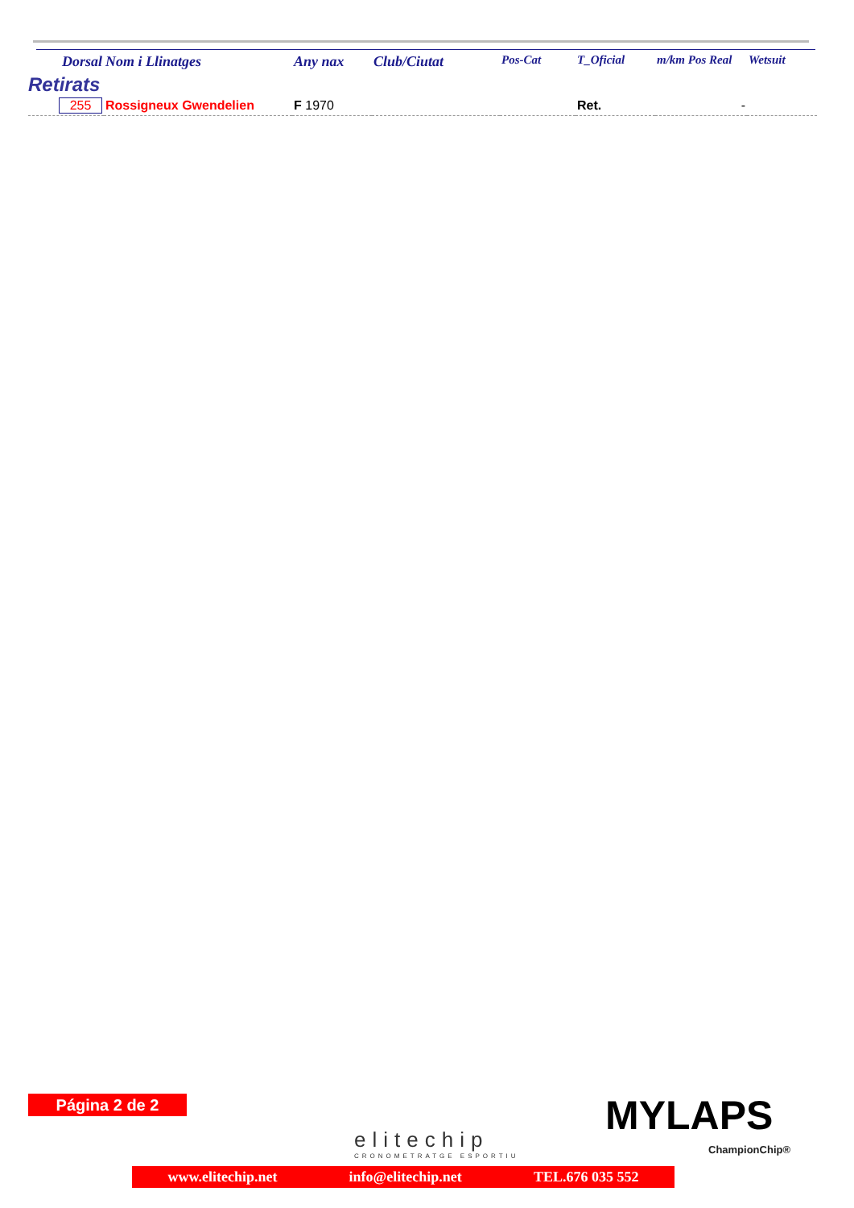| Dorsal | Nom i Llinatges | Any nax | Club/Ciutat | Pos-Cat | T_Oficial | m/km Pos Real | Wetsuit |
| --- | --- | --- | --- | --- | --- | --- | --- |
| Retirats | | | | | | | |
| 255 | Rossigneux Gwendelien | F 1970 | | | Ret. | - | |
Página 2 de 2
elitechip
CRONOMETRATGE ESPORTIU
MYLAPS
ChampionChip®
www.elitechip.net info@elitechip.net TEL.676 035 552